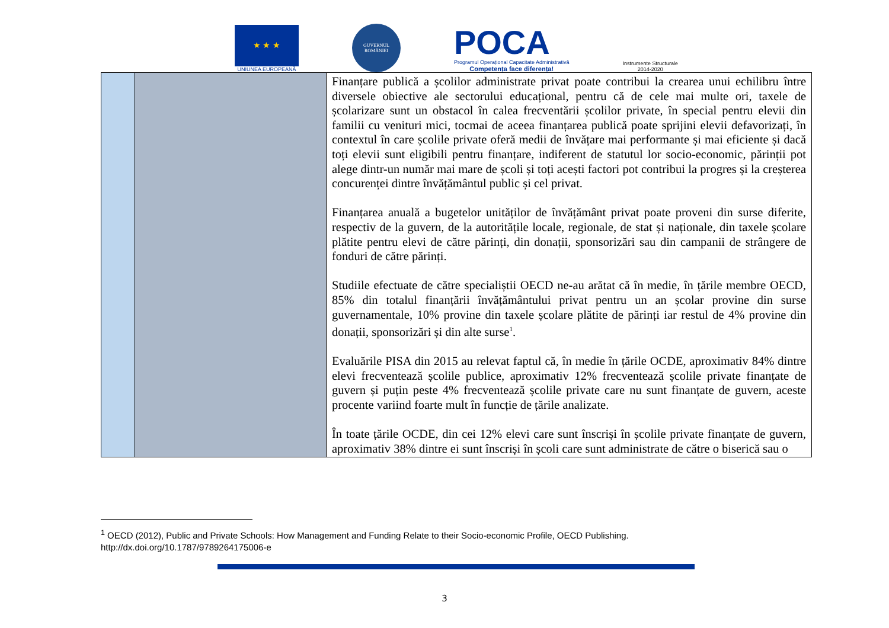★ ★ ★
UNIUNEA EUROPEANĂ
GUVERNUL ROMÂNIEI
POCA
Programul Operațional Capacitate Administrativă
Competența face diferența!
Instrumente Structurale
2014-2020
| | | Finanțare publică a școlilor administrate privat poate contribui la crearea unui echilibru între diversele obiective ale sectorului educațional, pentru că de cele mai multe ori, taxele de școlarizare sunt un obstacol în calea frecventării școlilor private, în special pentru elevii din familii cu venituri mici, tocmai de aceea finanțarea publică poate sprijini elevii defavorizați, în contextul în care școlile private oferă medii de învățare mai performante și mai eficiente și dacă toți elevii sunt eligibili pentru finanțare, indiferent de statutul lor socio-economic, părinții pot alege dintr-un număr mai mare de școli și toți acești factori pot contribui la progres și la creșterea concurenței dintre învățământul public și cel privat. Finanțarea anuală a bugetelor unităților de învățământ privat poate proveni din surse diferite, respectiv de la guvern, de la autoritățile locale, regionale, de stat și naționale, din taxele școlare plătite pentru elevi de către părinți, din donații, sponsorizări sau din campanii de strângere de fonduri de către părinți. Studiile efectuate de către specialiștii OECD ne-au arătat că în medie, în țările membre OECD, 85% din totalul finanțării învățământului privat pentru un an școlar provine din surse guvernamentale, 10% provine din taxele școlare plătite de părinți iar restul de 4% provine din donații, sponsorizări și din alte surse<sup>1</sup>. Evaluările PISA din 2015 au relevat faptul că, în medie în țările OCDE, aproximativ 84% dintre elevi frecventează școlile publice, aproximativ 12% frecventează școlile private finanțate de guvern și puțin peste 4% frecventează școlile private care nu sunt finanțate de guvern, aceste procente variind foarte mult în funcție de țările analizate. În toate țările OCDE, din cei 12% elevi care sunt înscriși în școlile private finanțate de guvern, aproximativ 38% dintre ei sunt înscriși în școli care sunt administrate de către o biserică sau o |
<sup>1</sup> OECD (2012), Public and Private Schools: How Management and Funding Relate to their Socio-economic Profile, OECD Publishing.
http://dx.doi.org/10.1787/9789264175006-e
3